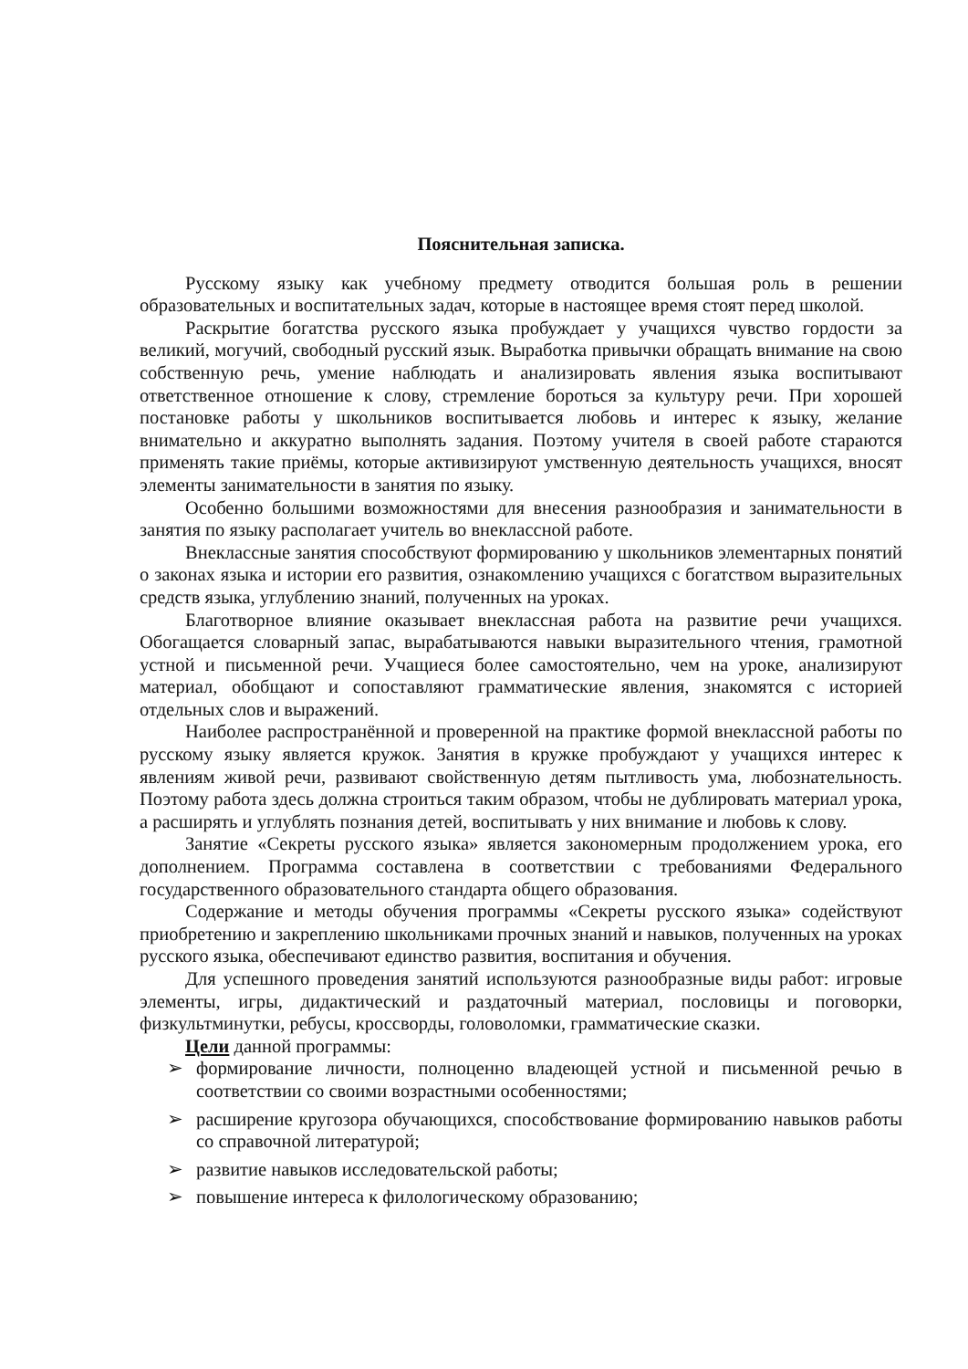Пояснительная записка.
Русскому языку как учебному предмету отводится большая роль в решении образовательных и воспитательных задач, которые в настоящее время стоят перед школой.
Раскрытие богатства русского языка пробуждает у учащихся чувство гордости за великий, могучий, свободный русский язык. Выработка привычки обращать внимание на свою собственную речь, умение наблюдать и анализировать явления языка воспитывают ответственное отношение к слову, стремление бороться за культуру речи. При хорошей постановке работы у школьников воспитывается любовь и интерес к языку, желание внимательно и аккуратно выполнять задания. Поэтому учителя в своей работе стараются применять такие приёмы, которые активизируют умственную деятельность учащихся, вносят элементы занимательности в занятия по языку.
Особенно большими возможностями для внесения разнообразия и занимательности в занятия по языку располагает учитель во внеклассной работе.
Внеклассные занятия способствуют формированию у школьников элементарных понятий о законах языка и истории его развития, ознакомлению учащихся с богатством выразительных средств языка, углублению знаний, полученных на уроках.
Благотворное влияние оказывает внеклассная работа на развитие речи учащихся. Обогащается словарный запас, вырабатываются навыки выразительного чтения, грамотной устной и письменной речи. Учащиеся более самостоятельно, чем на уроке, анализируют материал, обобщают и сопоставляют грамматические явления, знакомятся с историей отдельных слов и выражений.
Наиболее распространённой и проверенной на практике формой внеклассной работы по русскому языку является кружок. Занятия в кружке пробуждают у учащихся интерес к явлениям живой речи, развивают свойственную детям пытливость ума, любознательность. Поэтому работа здесь должна строиться таким образом, чтобы не дублировать материал урока, а расширять и углублять познания детей, воспитывать у них внимание и любовь к слову.
Занятие «Секреты русского языка» является закономерным продолжением урока, его дополнением. Программа составлена в соответствии с требованиями Федерального государственного образовательного стандарта общего образования.
Содержание и методы обучения программы «Секреты русского языка» содействуют приобретению и закреплению школьниками прочных знаний и навыков, полученных на уроках русского языка, обеспечивают единство развития, воспитания и обучения.
Для успешного проведения занятий используются разнообразные виды работ: игровые элементы, игры, дидактический и раздаточный материал, пословицы и поговорки, физкультминутки, ребусы, кроссворды, головоломки, грамматические сказки.
Цели данной программы:
➢ формирование личности, полноценно владеющей устной и письменной речью в соответствии со своими возрастными особенностями;
➢ расширение кругозора обучающихся, способствование формированию навыков работы со справочной литературой;
➢ развитие навыков исследовательской работы;
➢ повышение интереса к филологическому образованию;